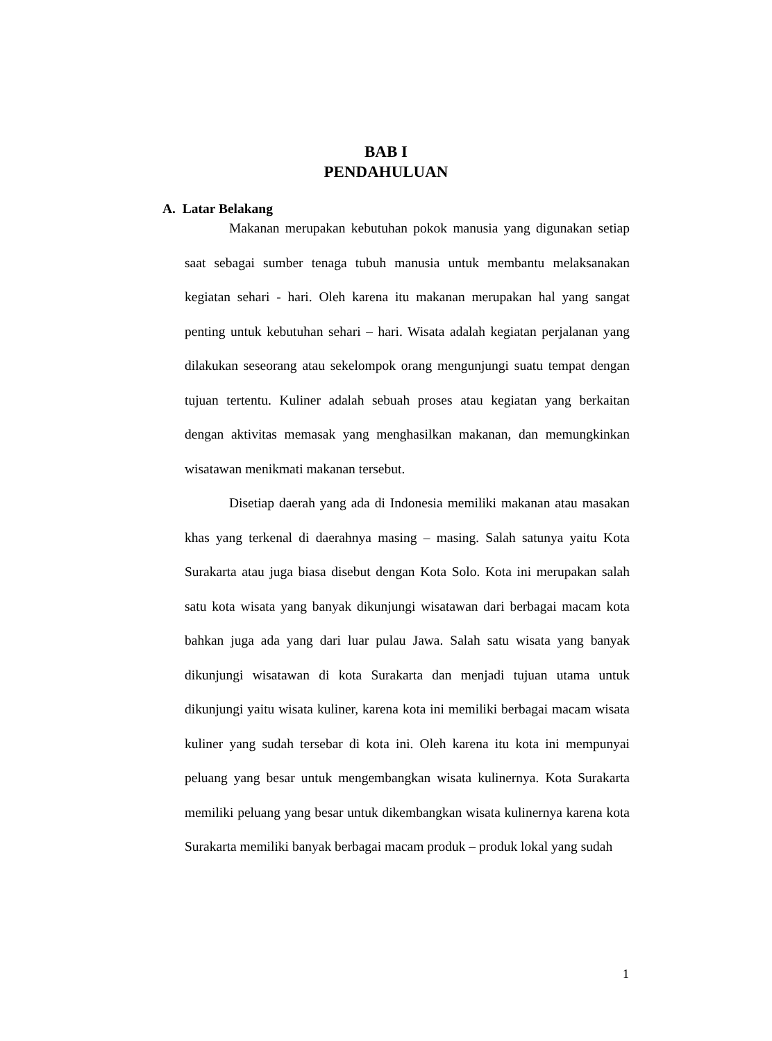BAB I
PENDAHULUAN
A. Latar Belakang
Makanan merupakan kebutuhan pokok manusia yang digunakan setiap saat sebagai sumber tenaga tubuh manusia untuk membantu melaksanakan kegiatan sehari - hari. Oleh karena itu makanan merupakan hal yang sangat penting untuk kebutuhan sehari – hari. Wisata adalah kegiatan perjalanan yang dilakukan seseorang atau sekelompok orang mengunjungi suatu tempat dengan tujuan tertentu. Kuliner adalah sebuah proses atau kegiatan yang berkaitan dengan aktivitas memasak yang menghasilkan makanan, dan memungkinkan wisatawan menikmati makanan tersebut.
Disetiap daerah yang ada di Indonesia memiliki makanan atau masakan khas yang terkenal di daerahnya masing – masing. Salah satunya yaitu Kota Surakarta atau juga biasa disebut dengan Kota Solo. Kota ini merupakan salah satu kota wisata yang banyak dikunjungi wisatawan dari berbagai macam kota bahkan juga ada yang dari luar pulau Jawa. Salah satu wisata yang banyak dikunjungi wisatawan di kota Surakarta dan menjadi tujuan utama untuk dikunjungi yaitu wisata kuliner, karena kota ini memiliki berbagai macam wisata kuliner yang sudah tersebar di kota ini. Oleh karena itu kota ini mempunyai peluang yang besar untuk mengembangkan wisata kulinernya. Kota Surakarta memiliki peluang yang besar untuk dikembangkan wisata kulinernya karena kota Surakarta memiliki banyak berbagai macam produk – produk lokal yang sudah
1